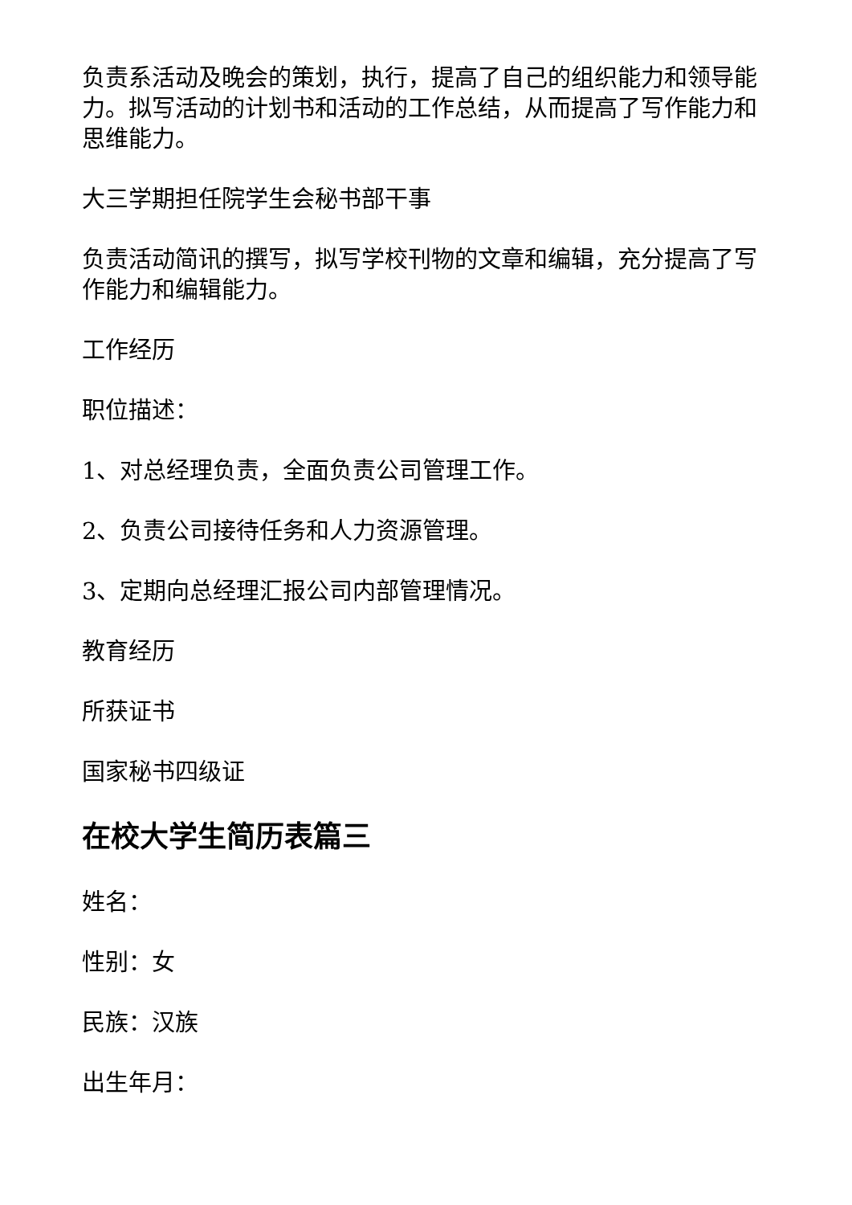负责系活动及晚会的策划，执行，提高了自己的组织能力和领导能力。拟写活动的计划书和活动的工作总结，从而提高了写作能力和思维能力。
大三学期担任院学生会秘书部干事
负责活动简讯的撰写，拟写学校刊物的文章和编辑，充分提高了写作能力和编辑能力。
工作经历
职位描述：
1、对总经理负责，全面负责公司管理工作。
2、负责公司接待任务和人力资源管理。
3、定期向总经理汇报公司内部管理情况。
教育经历
所获证书
国家秘书四级证
在校大学生简历表篇三
姓名：
性别：女
民族：汉族
出生年月：